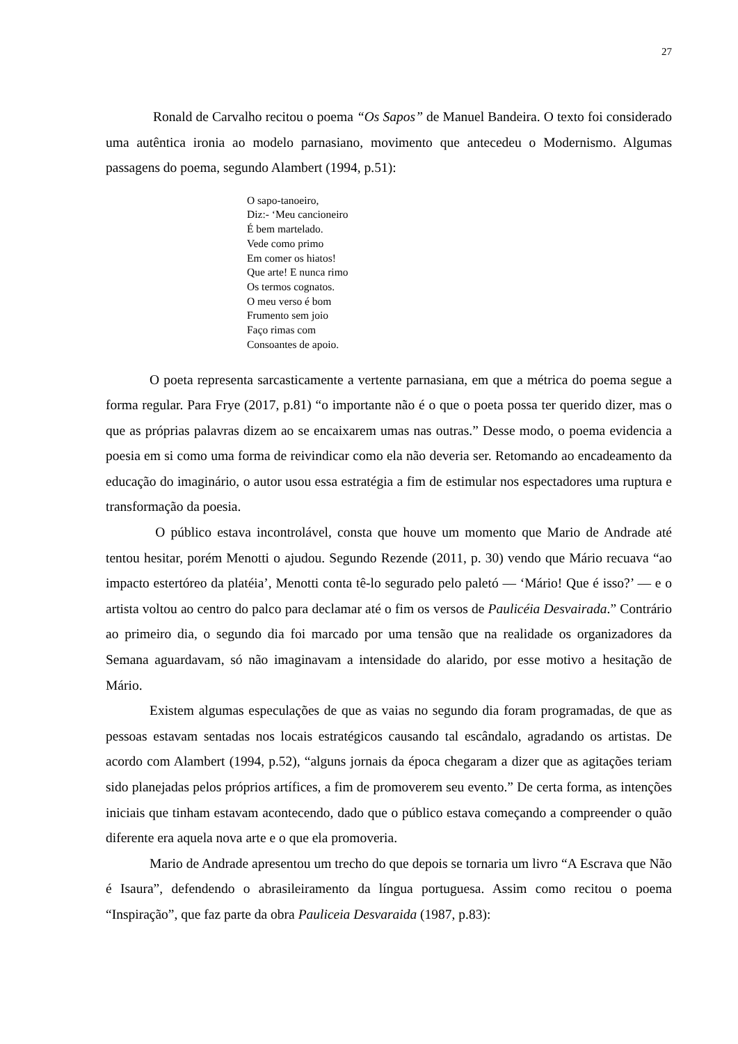27
Ronald de Carvalho recitou o poema “Os Sapos” de Manuel Bandeira. O texto foi considerado uma autêntica ironia ao modelo parnasiano, movimento que antecedeu o Modernismo. Algumas passagens do poema, segundo Alambert (1994, p.51):
O sapo-tanoeiro,
Diz:- ‘Meu cancioneiro
É bem martelado.
Vede como primo
Em comer os hiatos!
Que arte! E nunca rimo
Os termos cognatos.
O meu verso é bom
Frumento sem joio
Faço rimas com
Consoantes de apoio.
O poeta representa sarcasticamente a vertente parnasiana, em que a métrica do poema segue a forma regular. Para Frye (2017, p.81) “o importante não é o que o poeta possa ter querido dizer, mas o que as próprias palavras dizem ao se encaixarem umas nas outras.” Desse modo, o poema evidencia a poesia em si como uma forma de reivindicar como ela não deveria ser. Retomando ao encadeamento da educação do imaginário, o autor usou essa estratégia a fim de estimular nos espectadores uma ruptura e transformação da poesia.
O público estava incontrolável, consta que houve um momento que Mario de Andrade até tentou hesitar, porém Menotti o ajudou. Segundo Rezende (2011, p. 30) vendo que Mário recuava “ao impacto estertóreo da platéia’, Menotti conta tê-lo segurado pelo paletó — ‘Mário! Que é isso?’ — e o artista voltou ao centro do palco para declamar até o fim os versos de Paulicéia Desvairada.” Contrário ao primeiro dia, o segundo dia foi marcado por uma tensão que na realidade os organizadores da Semana aguardavam, só não imaginavam a intensidade do alarido, por esse motivo a hesitação de Mário.
Existem algumas especulações de que as vaias no segundo dia foram programadas, de que as pessoas estavam sentadas nos locais estratégicos causando tal escândalo, agradando os artistas. De acordo com Alambert (1994, p.52), “alguns jornais da época chegaram a dizer que as agitações teriam sido planejadas pelos próprios artífices, a fim de promoverem seu evento.” De certa forma, as intenções iniciais que tinham estavam acontecendo, dado que o público estava começando a compreender o quão diferente era aquela nova arte e o que ela promoveria.
Mario de Andrade apresentou um trecho do que depois se tornaria um livro “A Escrava que Não é Isaura”, defendendo o abrasileiramento da língua portuguesa. Assim como recitou o poema “Inspiração”, que faz parte da obra Pauliceia Desvaraida (1987, p.83):